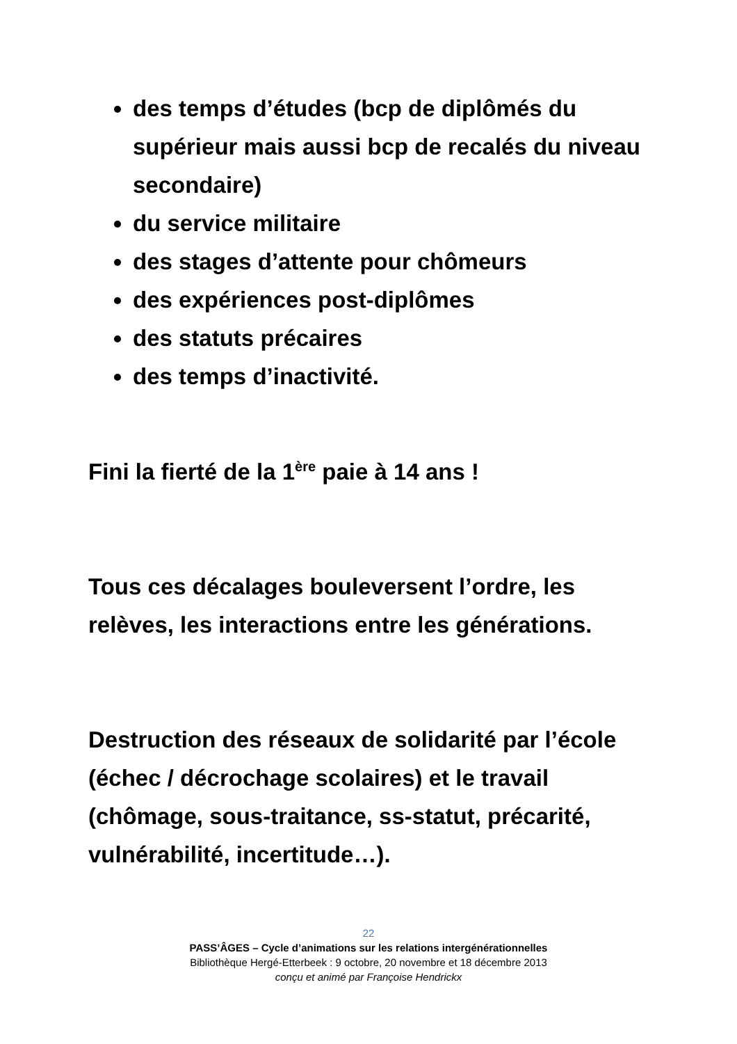des temps d’études (bcp de diplômés du supérieur mais aussi bcp de recalés du niveau secondaire)
du service militaire
des stages d’attente pour chômeurs
des expériences post-diplômes
des statuts précaires
des temps d’inactivité.
Fini la fierté de la 1<sup>ère</sup> paie à 14 ans !
Tous ces décalages bouleversent l’ordre, les relèves, les interactions entre les générations.
Destruction des réseaux de solidarité par l’école (échec / décrochage scolaires) et le travail (chômage, sous-traitance, ss-statut, précarité, vulnérabilité, incertitude…).
22
PASS’ÂGES – Cycle d’animations sur les relations intergénérationnelles
Bibliothèque Hergé-Etterbeek : 9 octobre, 20 novembre et 18 décembre 2013
conçu et animé par Françoise Hendrickx